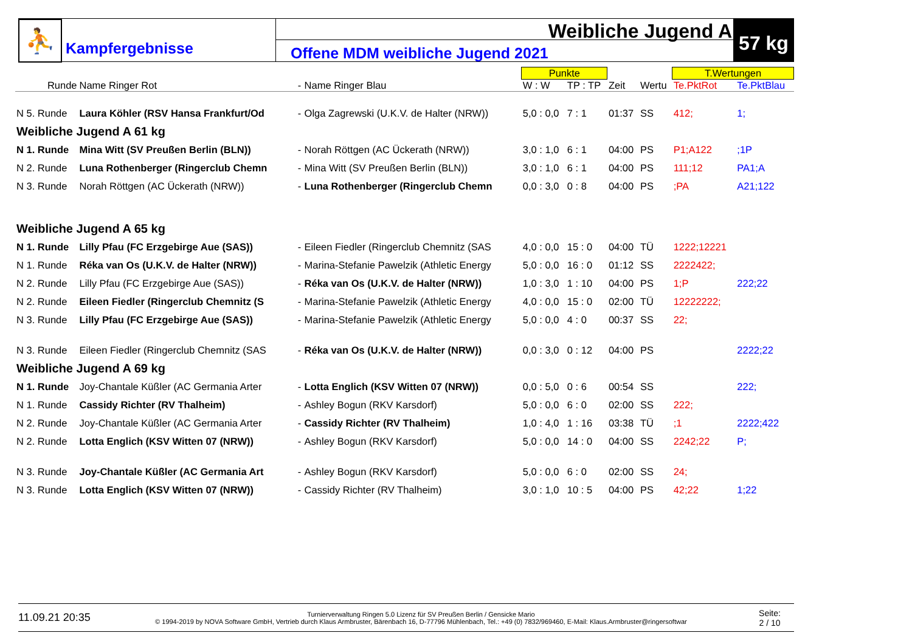⛹
Kampfergebnisse
Weibliche Jugend A
Offene MDM weibliche Jugend 2021
57 kg
| | | | | Punkte | | | | T.Wertungen | |
| --- | --- | --- | --- | --- | --- | --- | --- | --- | --- |
| Runde | Name Ringer Rot | - | Name Ringer Blau | W : W | TP : TP | Zeit | Wertu | Te.PktRot | Te.PktBlau |
| N 5. Runde | Laura Köhler (RSV Hansa Frankfurt/Od | - | Olga Zagrewski (U.K.V. de Halter (NRW)) | 5,0 : 0,0 | 7 : 1 | 01:37 | SS | 412; | 1; |
| Weibliche Jugend A 61 kg | | | | | | | | | |
| N 1. Runde | Mina Witt (SV Preußen Berlin (BLN)) | - | Norah Röttgen (AC Ückerath (NRW)) | 3,0 : 1,0 | 6 : 1 | 04:00 | PS | P1;A122 | ;1P |
| N 2. Runde | Luna Rothenberger (Ringerclub Chemn | - | Mina Witt (SV Preußen Berlin (BLN)) | 3,0 : 1,0 | 6 : 1 | 04:00 | PS | 111;12 | PA1;A |
| N 3. Runde | Norah Röttgen (AC Ückerath (NRW)) | - | Luna Rothenberger (Ringerclub Chemn | 0,0 : 3,0 | 0 : 8 | 04:00 | PS | ;PA | A21;122 |
| Weibliche Jugend A 65 kg | | | | | | | | | |
| N 1. Runde | Lilly Pfau (FC Erzgebirge Aue (SAS)) | - | Eileen Fiedler (Ringerclub Chemnitz (SAS | 4,0 : 0,0 | 15 : 0 | 04:00 | TÜ | 1222;12221 | |
| N 1. Runde | Réka van Os (U.K.V. de Halter (NRW)) | - | Marina-Stefanie Pawelzik (Athletic Energy | 5,0 : 0,0 | 16 : 0 | 01:12 | SS | 2222422; | |
| N 2. Runde | Lilly Pfau (FC Erzgebirge Aue (SAS)) | - | Réka van Os (U.K.V. de Halter (NRW)) | 1,0 : 3,0 | 1 : 10 | 04:00 | PS | 1;P | 222;22 |
| N 2. Runde | Eileen Fiedler (Ringerclub Chemnitz (S | - | Marina-Stefanie Pawelzik (Athletic Energy | 4,0 : 0,0 | 15 : 0 | 02:00 | TÜ | 12222222; | |
| N 3. Runde | Lilly Pfau (FC Erzgebirge Aue (SAS)) | - | Marina-Stefanie Pawelzik (Athletic Energy | 5,0 : 0,0 | 4 : 0 | 00:37 | SS | 22; | |
| N 3. Runde | Eileen Fiedler (Ringerclub Chemnitz (SAS | - | Réka van Os (U.K.V. de Halter (NRW)) | 0,0 : 3,0 | 0 : 12 | 04:00 | PS | | 2222;22 |
| Weibliche Jugend A 69 kg | | | | | | | | | |
| N 1. Runde | Joy-Chantale Küßler (AC Germania Arter | - | Lotta Englich (KSV Witten 07 (NRW)) | 0,0 : 5,0 | 0 : 6 | 00:54 | SS | | 222; |
| N 1. Runde | Cassidy Richter (RV Thalheim) | - | Ashley Bogun (RKV Karsdorf) | 5,0 : 0,0 | 6 : 0 | 02:00 | SS | 222; | |
| N 2. Runde | Joy-Chantale Küßler (AC Germania Arter | - | Cassidy Richter (RV Thalheim) | 1,0 : 4,0 | 1 : 16 | 03:38 | TÜ | ;1 | 2222;422 |
| N 2. Runde | Lotta Englich (KSV Witten 07 (NRW)) | - | Ashley Bogun (RKV Karsdorf) | 5,0 : 0,0 | 14 : 0 | 04:00 | SS | 2242;22 | P; |
| N 3. Runde | Joy-Chantale Küßler (AC Germania Art | - | Ashley Bogun (RKV Karsdorf) | 5,0 : 0,0 | 6 : 0 | 02:00 | SS | 24; | |
| N 3. Runde | Lotta Englich (KSV Witten 07 (NRW)) | - | Cassidy Richter (RV Thalheim) | 3,0 : 1,0 | 10 : 5 | 04:00 | PS | 42;22 | 1;22 |
11.09.21 20:35
Turnierverwaltung Ringen 5.0 Lizenz für SV Preußen Berlin / Gensicke Mario
© 1994-2019 by NOVA Software GmbH, Vertrieb durch Klaus Armbruster, Bärenbach 16, D-77796 Mühlenbach, Tel.: +49 (0) 7832/969460, E-Mail: Klaus.Armbruster@ringersoftwar
Seite:
2 / 10